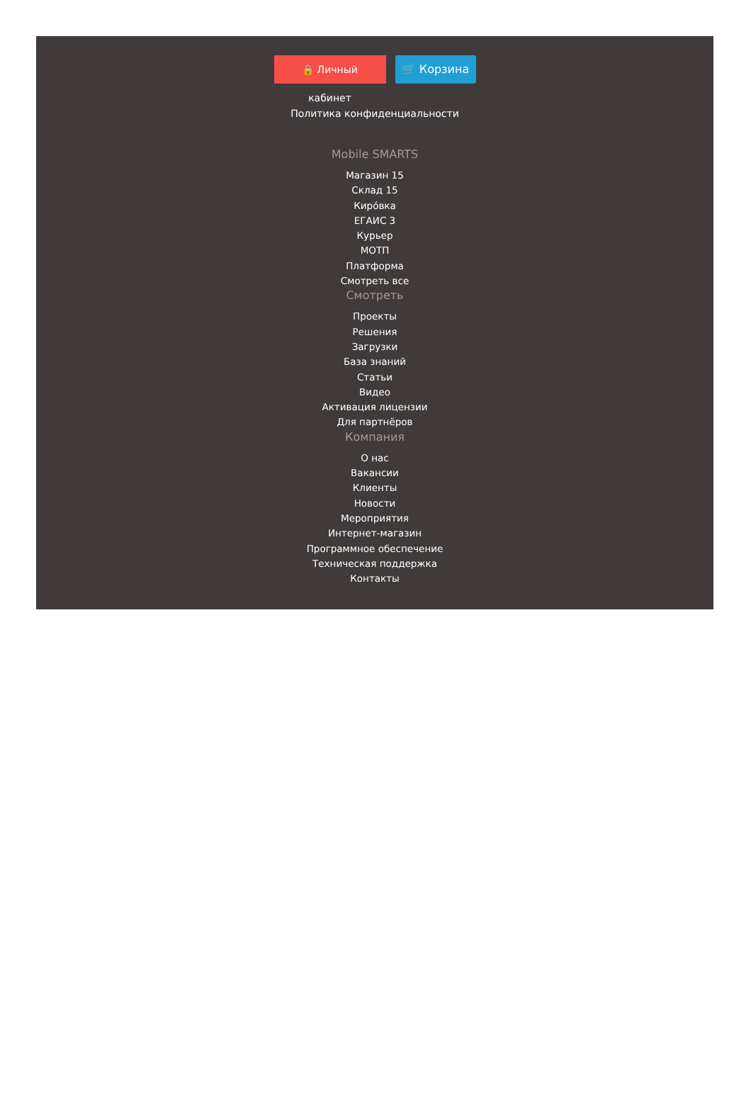🔒 Личный кабинет 🛒 Корзина
Политика конфиденциальности
Mobile SMARTS
Магазин 15
Склад 15
Киро́вка
ЕГАИС 3
Курьер
МОТП
Платформа
Смотреть все
Смотреть
Проекты
Решения
Загрузки
База знаний
Статьи
Видео
Активация лицензии
Для партнёров
Компания
О нас
Вакансии
Клиенты
Новости
Мероприятия
Интернет-магазин
Программное обеспечение
Техническая поддержка
Контакты